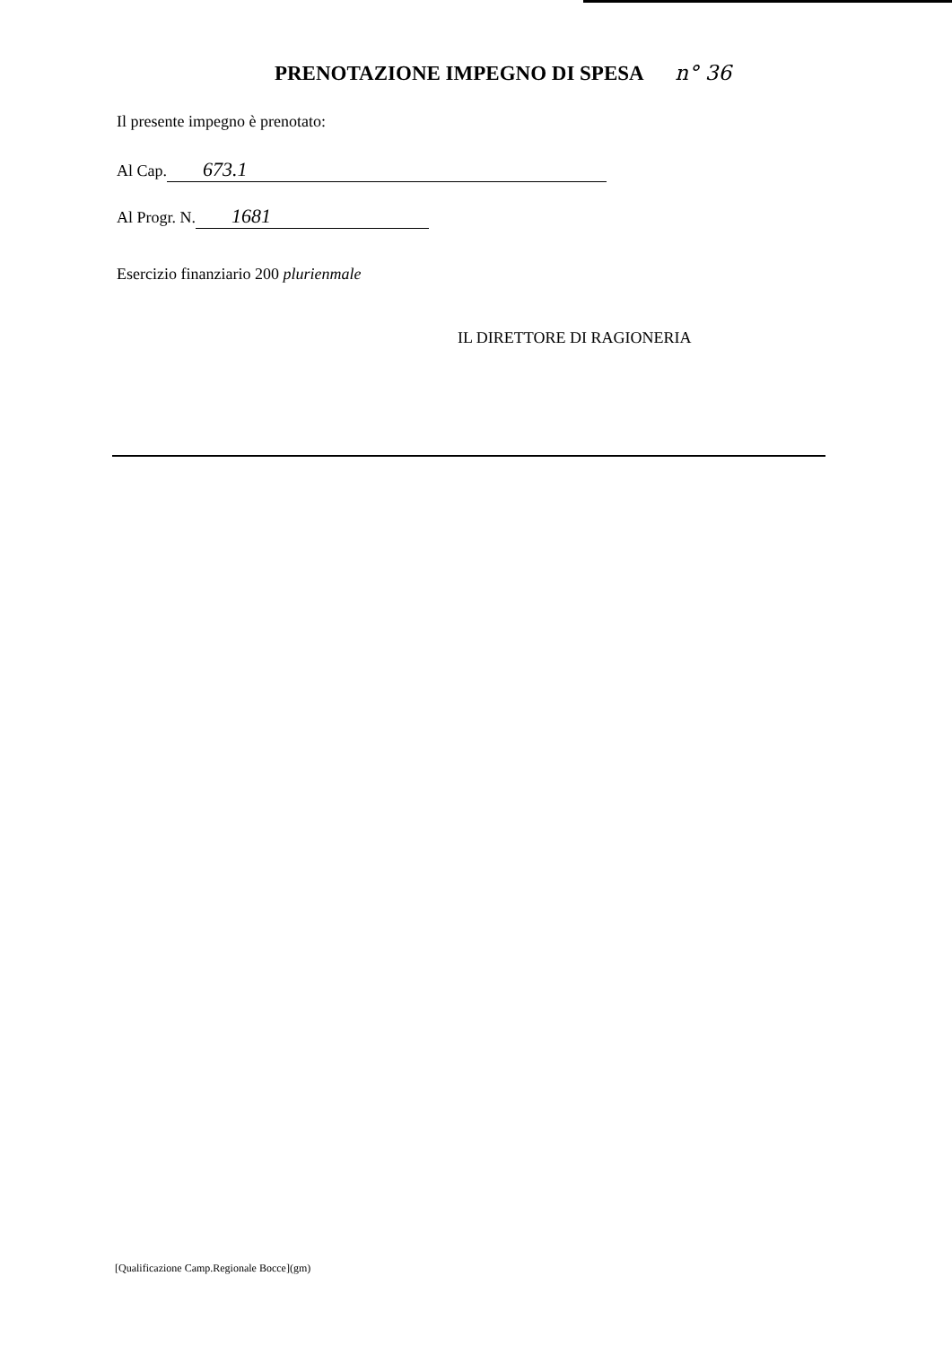PRENOTAZIONE IMPEGNO DI SPESA n° 36
Il presente impegno è prenotato:
Al Cap. 673.1
Al Progr. N. 1681
Esercizio finanziario 200 plurienmale
IL DIRETTORE DI RAGIONERIA
[Qualificazione Camp.Regionale Bocce](gm)